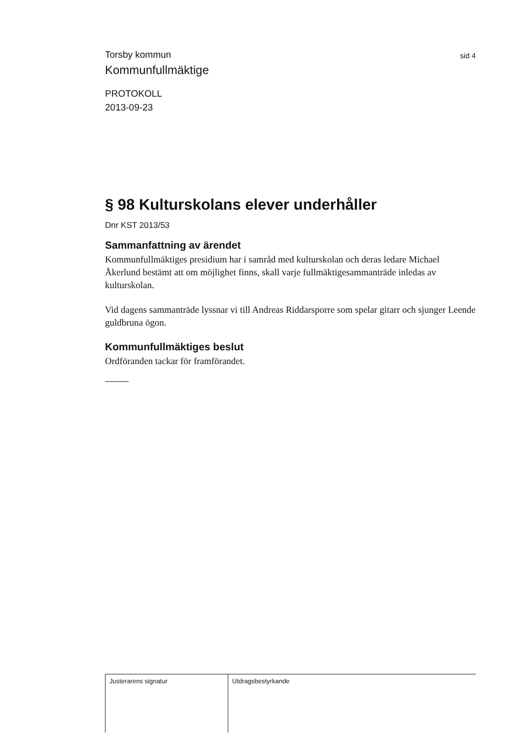Torsby kommun
sid 4
Kommunfullmäktige
PROTOKOLL
2013-09-23
§ 98 Kulturskolans elever underhåller
Dnr KST 2013/53
Sammanfattning av ärendet
Kommunfullmäktiges presidium har i samråd med kulturskolan och deras ledare Michael Åkerlund bestämt att om möjlighet finns, skall varje fullmäktigesammanträde inledas av kulturskolan.
Vid dagens sammanträde lyssnar vi till Andreas Riddarsporre som spelar gitarr och sjunger Leende guldbruna ögon.
Kommunfullmäktiges beslut
Ordföranden tackar för framförandet.
Justerarens signatur Utdragsbestyrkande